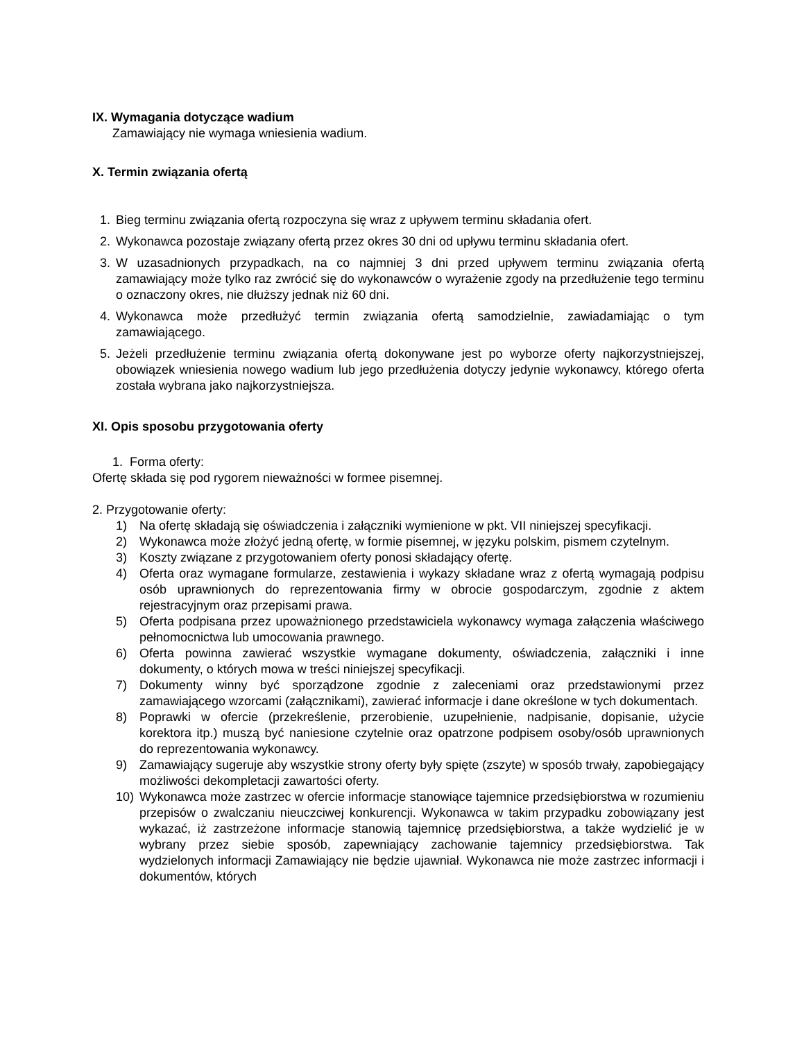IX. Wymagania dotyczące wadium
Zamawiający nie wymaga wniesienia wadium.
X. Termin związania ofertą
1. Bieg terminu związania ofertą rozpoczyna się wraz z upływem terminu składania ofert.
2. Wykonawca pozostaje związany ofertą przez okres 30 dni od upływu terminu składania ofert.
3. W uzasadnionych przypadkach, na co najmniej 3 dni przed upływem terminu związania ofertą zamawiający może tylko raz zwrócić się do wykonawców o wyrażenie zgody na przedłużenie tego terminu o oznaczony okres, nie dłuższy jednak niż 60 dni.
4. Wykonawca może przedłużyć termin związania ofertą samodzielnie, zawiadamiając o tym zamawiającego.
5. Jeżeli przedłużenie terminu związania ofertą dokonywane jest po wyborze oferty najkorzystniejszej, obowiązek wniesienia nowego wadium lub jego przedłużenia dotyczy jedynie wykonawcy, którego oferta została wybrana jako najkorzystniejsza.
XI. Opis sposobu przygotowania oferty
1. Forma oferty:
Ofertę składa się pod rygorem nieważności w formee pisemnej.
2. Przygotowanie oferty:
1) Na ofertę składają się oświadczenia i załączniki wymienione w pkt. VII niniejszej specyfikacji.
2) Wykonawca może złożyć jedną ofertę, w formie pisemnej, w języku polskim, pismem czytelnym.
3) Koszty związane z przygotowaniem oferty ponosi składający ofertę.
4) Oferta oraz wymagane formularze, zestawienia i wykazy składane wraz z ofertą wymagają podpisu osób uprawnionych do reprezentowania firmy w obrocie gospodarczym, zgodnie z aktem rejestracyjnym oraz przepisami prawa.
5) Oferta podpisana przez upoważnionego przedstawiciela wykonawcy wymaga załączenia właściwego pełnomocnictwa lub umocowania prawnego.
6) Oferta powinna zawierać wszystkie wymagane dokumenty, oświadczenia, załączniki i inne dokumenty, o których mowa w treści niniejszej specyfikacji.
7) Dokumenty winny być sporządzone zgodnie z zaleceniami oraz przedstawionymi przez zamawiającego wzorcami (załącznikami), zawierać informacje i dane określone w tych dokumentach.
8) Poprawki w ofercie (przekreślenie, przerobienie, uzupełnienie, nadpisanie, dopisanie, użycie korektora itp.) muszą być naniesione czytelnie oraz opatrzone podpisem osoby/osób uprawnionych do reprezentowania wykonawcy.
9) Zamawiający sugeruje aby wszystkie strony oferty były spięte (zszyte) w sposób trwały, zapobiegający możliwości dekompletacji zawartości oferty.
10) Wykonawca może zastrzec w ofercie informacje stanowiące tajemnice przedsiębiorstwa w rozumieniu przepisów o zwalczaniu nieuczciwej konkurencji. Wykonawca w takim przypadku zobowiązany jest wykazać, iż zastrzeżone informacje stanowią tajemnicę przedsiębiorstwa, a także wydzielić je w wybrany przez siebie sposób, zapewniający zachowanie tajemnicy przedsiębiorstwa. Tak wydzielonych informacji Zamawiający nie będzie ujawniał. Wykonawca nie może zastrzec informacji i dokumentów, których